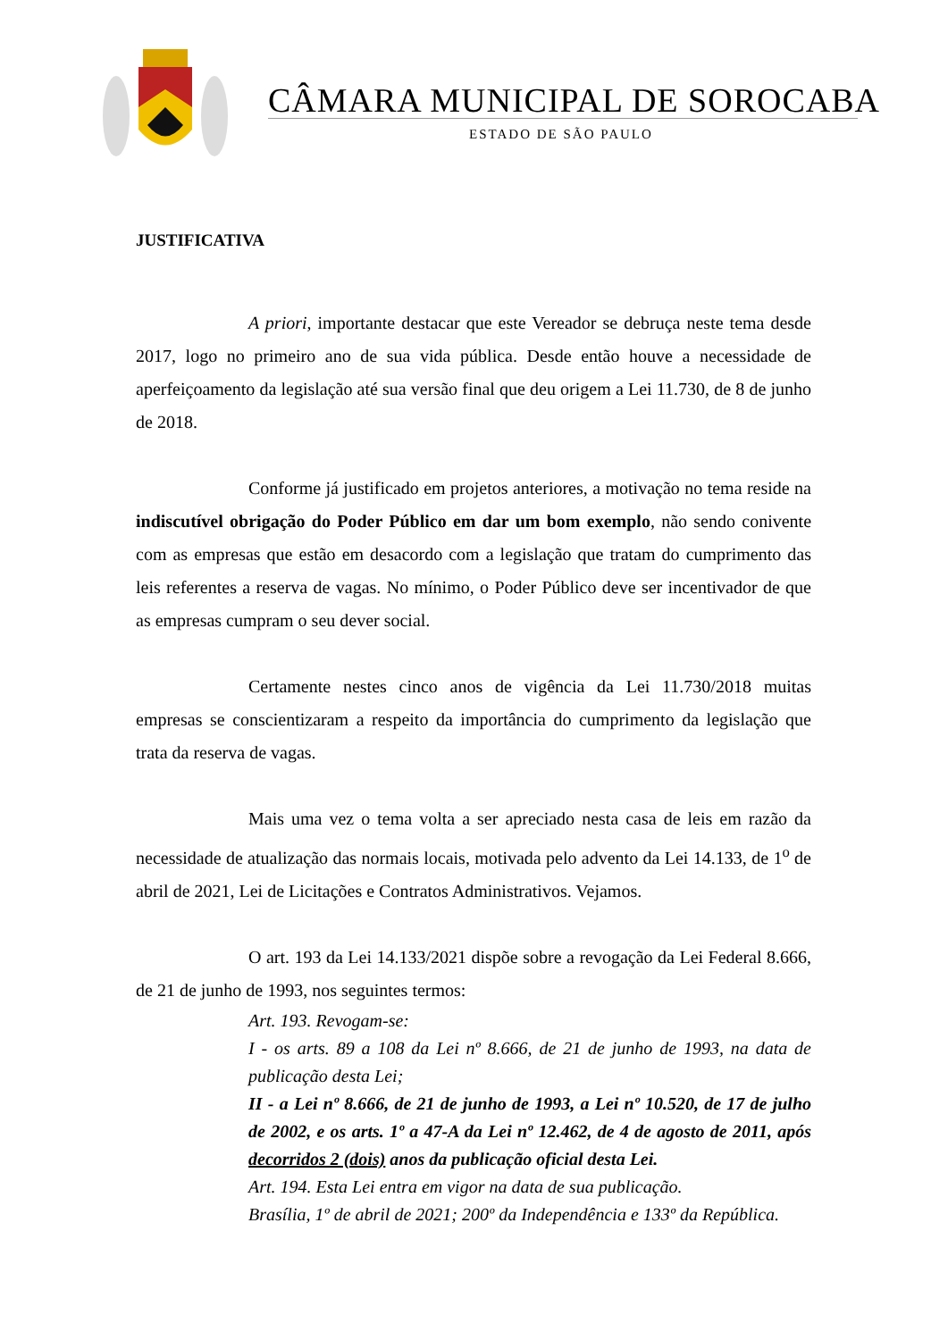CÂMARA MUNICIPAL DE SOROCABA
ESTADO DE SÃO PAULO
JUSTIFICATIVA
A priori, importante destacar que este Vereador se debruça neste tema desde 2017, logo no primeiro ano de sua vida pública. Desde então houve a necessidade de aperfeiçoamento da legislação até sua versão final que deu origem a Lei 11.730, de 8 de junho de 2018.
Conforme já justificado em projetos anteriores, a motivação no tema reside na indiscutível obrigação do Poder Público em dar um bom exemplo, não sendo conivente com as empresas que estão em desacordo com a legislação que tratam do cumprimento das leis referentes a reserva de vagas. No mínimo, o Poder Público deve ser incentivador de que as empresas cumpram o seu dever social.
Certamente nestes cinco anos de vigência da Lei 11.730/2018 muitas empresas se conscientizaram a respeito da importância do cumprimento da legislação que trata da reserva de vagas.
Mais uma vez o tema volta a ser apreciado nesta casa de leis em razão da necessidade de atualização das normais locais, motivada pelo advento da Lei 14.133, de 1<sup>o</sup> de abril de 2021, Lei de Licitações e Contratos Administrativos. Vejamos.
O art. 193 da Lei 14.133/2021 dispõe sobre a revogação da Lei Federal 8.666, de 21 de junho de 1993, nos seguintes termos:
Art. 193. Revogam-se:
I - os arts. 89 a 108 da Lei nº 8.666, de 21 de junho de 1993, na data de publicação desta Lei;
II - a Lei nº 8.666, de 21 de junho de 1993, a Lei nº 10.520, de 17 de julho de 2002, e os arts. 1º a 47-A da Lei nº 12.462, de 4 de agosto de 2011, após decorridos 2 (dois) anos da publicação oficial desta Lei.
Art. 194. Esta Lei entra em vigor na data de sua publicação.
Brasília, 1º de abril de 2021; 200º da Independência e 133º da República.